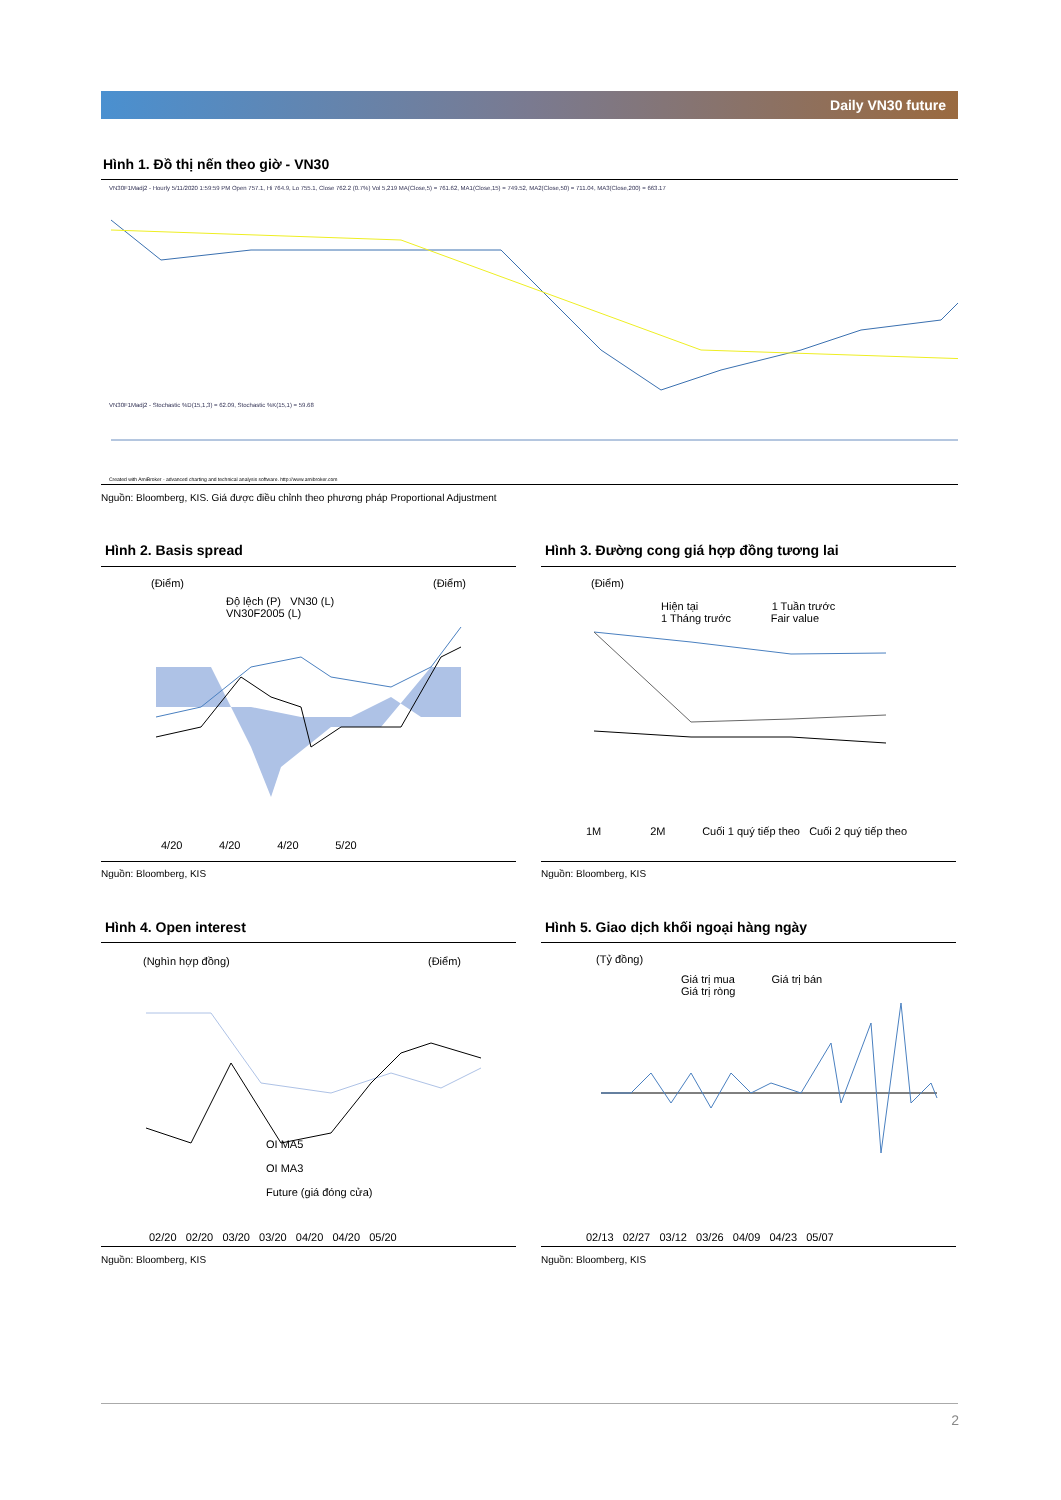Daily VN30 future
Hình 1. Đồ thị nến theo giờ - VN30
VN30F1Madj2 - Hourly 5/11/2020 1:59:59 PM Open 757.1, Hi 764.9, Lo 755.1, Close 762.2 (0.7%) Vol 5,219 MA(Close,5) = 761.62, MA1(Close,15) = 749.52, MA2(Close,50) = 711.04, MA3(Close,200) = 663.17
VN30F1Madj2 - Stochastic %D(15,1,3) = 62.09, Stochastic %K(15,1) = 59.68
Created with AmiBroker - advanced charting and technical analysis software. http://www.amibroker.com
Nguồn: Bloomberg, KIS. Giá được điều chỉnh theo phương pháp Proportional Adjustment
Hình 2. Basis spread
(Điểm) (Điểm)
Độ lệch (P) VN30 (L)
VN30F2005 (L)
4/20 4/20 4/20 5/20
Nguồn: Bloomberg, KIS
Hình 3. Đường cong giá hợp đồng tương lai
(Điểm)
Hiện tại 1 Tuần trước
1 Tháng trước Fair value
1M 2M Cuối 1 quý tiếp theo Cuối 2 quý tiếp theo
Nguồn: Bloomberg, KIS
Hình 4. Open interest
(Nghìn hợp đồng) (Điểm)
OI MA5
OI MA3
Future (giá đóng cửa)
02/20 02/20 03/20 03/20 04/20 04/20 05/20
Nguồn: Bloomberg, KIS
Hình 5. Giao dịch khối ngoại hàng ngày
(Tỷ đồng)
Giá trị mua Giá trị bán
Giá trị ròng
02/13 02/27 03/12 03/26 04/09 04/23 05/07
Nguồn: Bloomberg, KIS
2